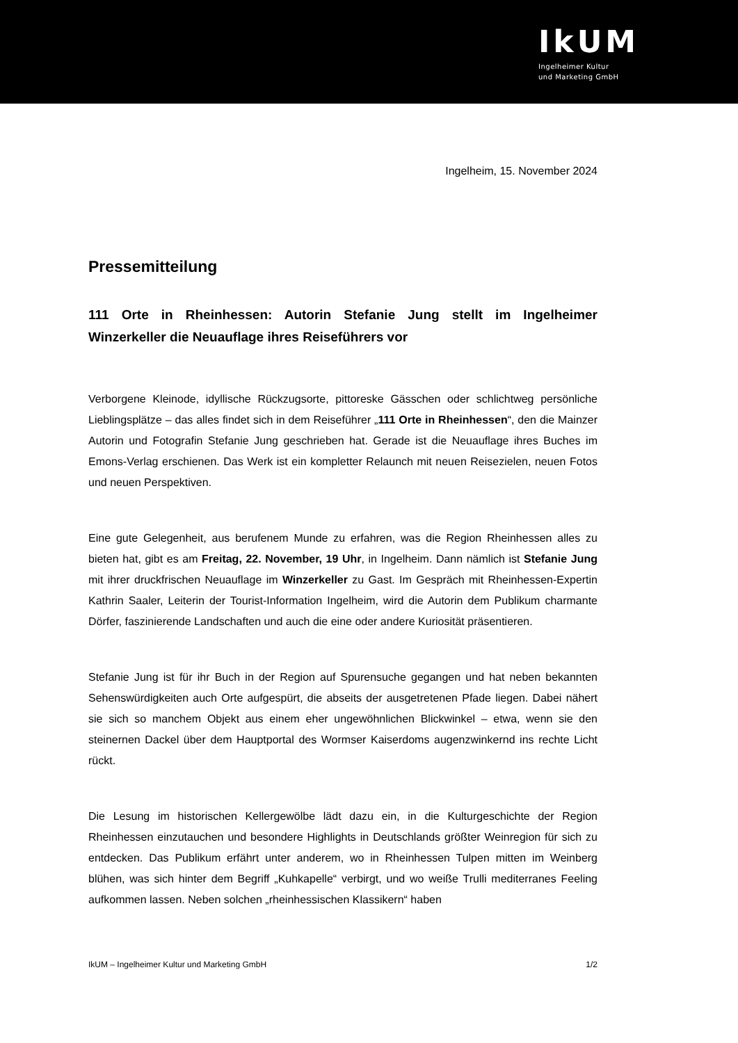IkUM
Ingelheimer Kultur
und Marketing GmbH
Ingelheim, 15. November 2024
Pressemitteilung
111 Orte in Rheinhessen: Autorin Stefanie Jung stellt im Ingelheimer Winzerkeller die Neuauflage ihres Reiseführers vor
Verborgene Kleinode, idyllische Rückzugsorte, pittoreske Gässchen oder schlichtweg persönliche Lieblingsplätze – das alles findet sich in dem Reiseführer „111 Orte in Rheinhessen“, den die Mainzer Autorin und Fotografin Stefanie Jung geschrieben hat. Gerade ist die Neuauflage ihres Buches im Emons-Verlag erschienen. Das Werk ist ein kompletter Relaunch mit neuen Reisezielen, neuen Fotos und neuen Perspektiven.
Eine gute Gelegenheit, aus berufenem Munde zu erfahren, was die Region Rheinhessen alles zu bieten hat, gibt es am Freitag, 22. November, 19 Uhr, in Ingelheim. Dann nämlich ist Stefanie Jung mit ihrer druckfrischen Neuauflage im Winzerkeller zu Gast. Im Gespräch mit Rheinhessen-Expertin Kathrin Saaler, Leiterin der Tourist-Information Ingelheim, wird die Autorin dem Publikum charmante Dörfer, faszinierende Landschaften und auch die eine oder andere Kuriosität präsentieren.
Stefanie Jung ist für ihr Buch in der Region auf Spurensuche gegangen und hat neben bekannten Sehenswürdigkeiten auch Orte aufgespürt, die abseits der ausgetretenen Pfade liegen. Dabei nähert sie sich so manchem Objekt aus einem eher ungewöhnlichen Blickwinkel – etwa, wenn sie den steinernen Dackel über dem Hauptportal des Wormser Kaiserdoms augenzwinkernd ins rechte Licht rückt.
Die Lesung im historischen Kellergewölbe lädt dazu ein, in die Kulturgeschichte der Region Rheinhessen einzutauchen und besondere Highlights in Deutschlands größter Weinregion für sich zu entdecken. Das Publikum erfährt unter anderem, wo in Rheinhessen Tulpen mitten im Weinberg blühen, was sich hinter dem Begriff „Kuhkapelle“ verbirgt, und wo weiße Trulli mediterranes Feeling aufkommen lassen. Neben solchen „rheinhessischen Klassikern“ haben
IkUM – Ingelheimer Kultur und Marketing GmbH 1/2